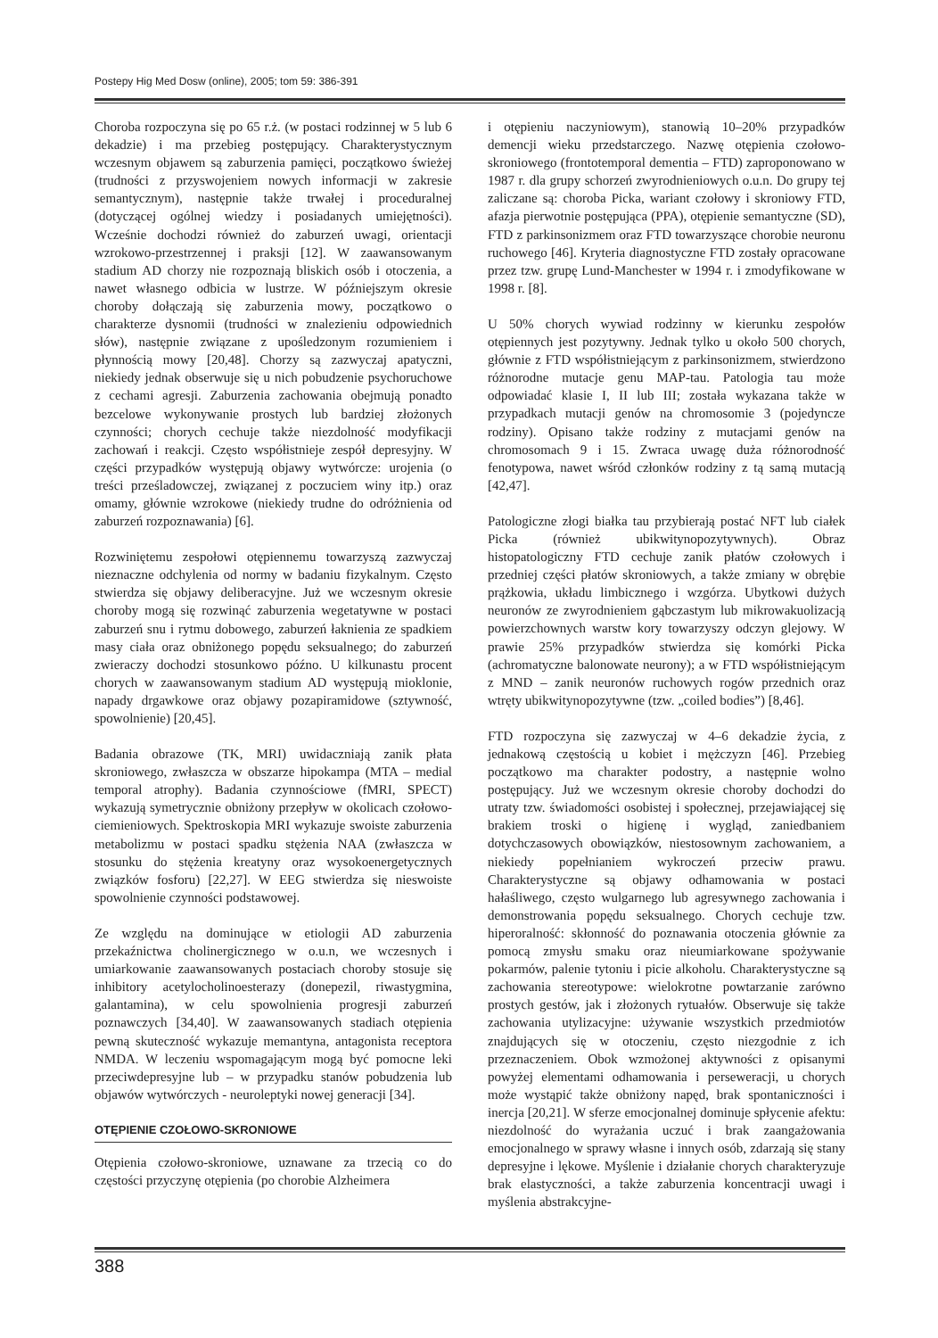Postepy Hig Med Dosw (online), 2005; tom 59: 386-391
Choroba rozpoczyna się po 65 r.ż. (w postaci rodzinnej w 5 lub 6 dekadzie) i ma przebieg postępujący. Charakterystycznym wczesnym objawem są zaburzenia pamięci, początkowo świeżej (trudności z przyswojeniem nowych informacji w zakresie semantycznym), następnie także trwałej i proceduralnej (dotyczącej ogólnej wiedzy i posiadanych umiejętności). Wcześnie dochodzi również do zaburzeń uwagi, orientacji wzrokowo-przestrzennej i praksji [12]. W zaawansowanym stadium AD chorzy nie rozpoznają bliskich osób i otoczenia, a nawet własnego odbicia w lustrze. W późniejszym okresie choroby dołączają się zaburzenia mowy, początkowo o charakterze dysnomii (trudności w znalezieniu odpowiednich słów), następnie związane z upośledzonym rozumieniem i płynnością mowy [20,48]. Chorzy są zazwyczaj apatyczni, niekiedy jednak obserwuje się u nich pobudzenie psychoruchowe z cechami agresji. Zaburzenia zachowania obejmują ponadto bezcelowe wykonywanie prostych lub bardziej złożonych czynności; chorych cechuje także niezdolność modyfikacji zachowań i reakcji. Często współistnieje zespół depresyjny. W części przypadków występują objawy wytwórcze: urojenia (o treści prześladowczej, związanej z poczuciem winy itp.) oraz omamy, głównie wzrokowe (niekiedy trudne do odróżnienia od zaburzeń rozpoznawania) [6].
Rozwiniętemu zespołowi otępiennemu towarzyszą zazwyczaj nieznaczne odchylenia od normy w badaniu fizykalnym. Często stwierdza się objawy deliberacyjne. Już we wczesnym okresie choroby mogą się rozwinąć zaburzenia wegetatywne w postaci zaburzeń snu i rytmu dobowego, zaburzeń łaknienia ze spadkiem masy ciała oraz obniżonego popędu seksualnego; do zaburzeń zwieraczy dochodzi stosunkowo późno. U kilkunastu procent chorych w zaawansowanym stadium AD występują mioklonie, napady drgawkowe oraz objawy pozapiramidowe (sztywność, spowolnienie) [20,45].
Badania obrazowe (TK, MRI) uwidaczniają zanik płata skroniowego, zwłaszcza w obszarze hipokampa (MTA – medial temporal atrophy). Badania czynnościowe (fMRI, SPECT) wykazują symetrycznie obniżony przepływ w okolicach czołowo-ciemieniowych. Spektroskopia MRI wykazuje swoiste zaburzenia metabolizmu w postaci spadku stężenia NAA (zwłaszcza w stosunku do stężenia kreatyny oraz wysokoenergetycznych związków fosforu) [22,27]. W EEG stwierdza się nieswoiste spowolnienie czynności podstawowej.
Ze względu na dominujące w etiologii AD zaburzenia przekaźnictwa cholinergicznego w o.u.n, we wczesnych i umiarkowanie zaawansowanych postaciach choroby stosuje się inhibitory acetylocholinoesterazy (donepezil, riwastygmina, galantamina), w celu spowolnienia progresji zaburzeń poznawczych [34,40]. W zaawansowanych stadiach otępienia pewną skuteczność wykazuje memantyna, antagonista receptora NMDA. W leczeniu wspomagającym mogą być pomocne leki przeciwdepresyjne lub – w przypadku stanów pobudzenia lub objawów wytwórczych - neuroleptyki nowej generacji [34].
OTĘPIENIE CZOŁOWO-SKRONIOWE
Otępienia czołowo-skroniowe, uznawane za trzecią co do częstości przyczynę otępienia (po chorobie Alzheimera
i otępieniu naczyniowym), stanowią 10–20% przypadków demencji wieku przedstarczego. Nazwę otępienia czołowo-skroniowego (frontotemporal dementia – FTD) zaproponowano w 1987 r. dla grupy schorzeń zwyrodnieniowych o.u.n. Do grupy tej zaliczane są: choroba Picka, wariant czołowy i skroniowy FTD, afazja pierwotnie postępująca (PPA), otępienie semantyczne (SD), FTD z parkinsonizmem oraz FTD towarzyszące chorobie neuronu ruchowego [46]. Kryteria diagnostyczne FTD zostały opracowane przez tzw. grupę Lund-Manchester w 1994 r. i zmodyfikowane w 1998 r. [8].
U 50% chorych wywiad rodzinny w kierunku zespołów otępiennych jest pozytywny. Jednak tylko u około 500 chorych, głównie z FTD współistniejącym z parkinsonizmem, stwierdzono różnorodne mutacje genu MAP-tau. Patologia tau może odpowiadać klasie I, II lub III; została wykazana także w przypadkach mutacji genów na chromosomie 3 (pojedyncze rodziny). Opisano także rodziny z mutacjami genów na chromosomach 9 i 15. Zwraca uwagę duża różnorodność fenotypowa, nawet wśród członków rodziny z tą samą mutacją [42,47].
Patologiczne złogi białka tau przybierają postać NFT lub ciałek Picka (również ubikwitynopozytywnych). Obraz histopatologiczny FTD cechuje zanik płatów czołowych i przedniej części płatów skroniowych, a także zmiany w obrębie prążkowia, układu limbicznego i wzgórza. Ubytkowi dużych neuronów ze zwyrodnieniem gąbczastym lub mikrowakuolizacją powierzchownych warstw kory towarzyszy odczyn glejowy. W prawie 25% przypadków stwierdza się komórki Picka (achromatyczne balonowate neurony); a w FTD współistniejącym z MND – zanik neuronów ruchowych rogów przednich oraz wtręty ubikwitynopozytywne (tzw. „coiled bodies”) [8,46].
FTD rozpoczyna się zazwyczaj w 4–6 dekadzie życia, z jednakową częstością u kobiet i mężczyzn [46]. Przebieg początkowo ma charakter podostry, a następnie wolno postępujący. Już we wczesnym okresie choroby dochodzi do utraty tzw. świadomości osobistej i społecznej, przejawiającej się brakiem troski o higienę i wygląd, zaniedbaniem dotychczasowych obowiązków, niestosownym zachowaniem, a niekiedy popełnianiem wykroczeń przeciw prawu. Charakterystyczne są objawy odhamowania w postaci hałaśliwego, często wulgarnego lub agresywnego zachowania i demonstrowania popędu seksualnego. Chorych cechuje tzw. hiperoralność: skłonność do poznawania otoczenia głównie za pomocą zmysłu smaku oraz nieumiarkowane spożywanie pokarmów, palenie tytoniu i picie alkoholu. Charakterystyczne są zachowania stereotypowe: wielokrotne powtarzanie zarówno prostych gestów, jak i złożonych rytuałów. Obserwuje się także zachowania utylizacyjne: używanie wszystkich przedmiotów znajdujących się w otoczeniu, często niezgodnie z ich przeznaczeniem. Obok wzmożonej aktywności z opisanymi powyżej elementami odhamowania i perseweracji, u chorych może wystąpić także obniżony napęd, brak spontaniczności i inercja [20,21]. W sferze emocjonalnej dominuje spłycenie afektu: niezdolność do wyrażania uczuć i brak zaangażowania emocjonalnego w sprawy własne i innych osób, zdarzają się stany depresyjne i lękowe. Myślenie i działanie chorych charakteryzuje brak elastyczności, a także zaburzenia koncentracji uwagi i myślenia abstrakcyjne-
388